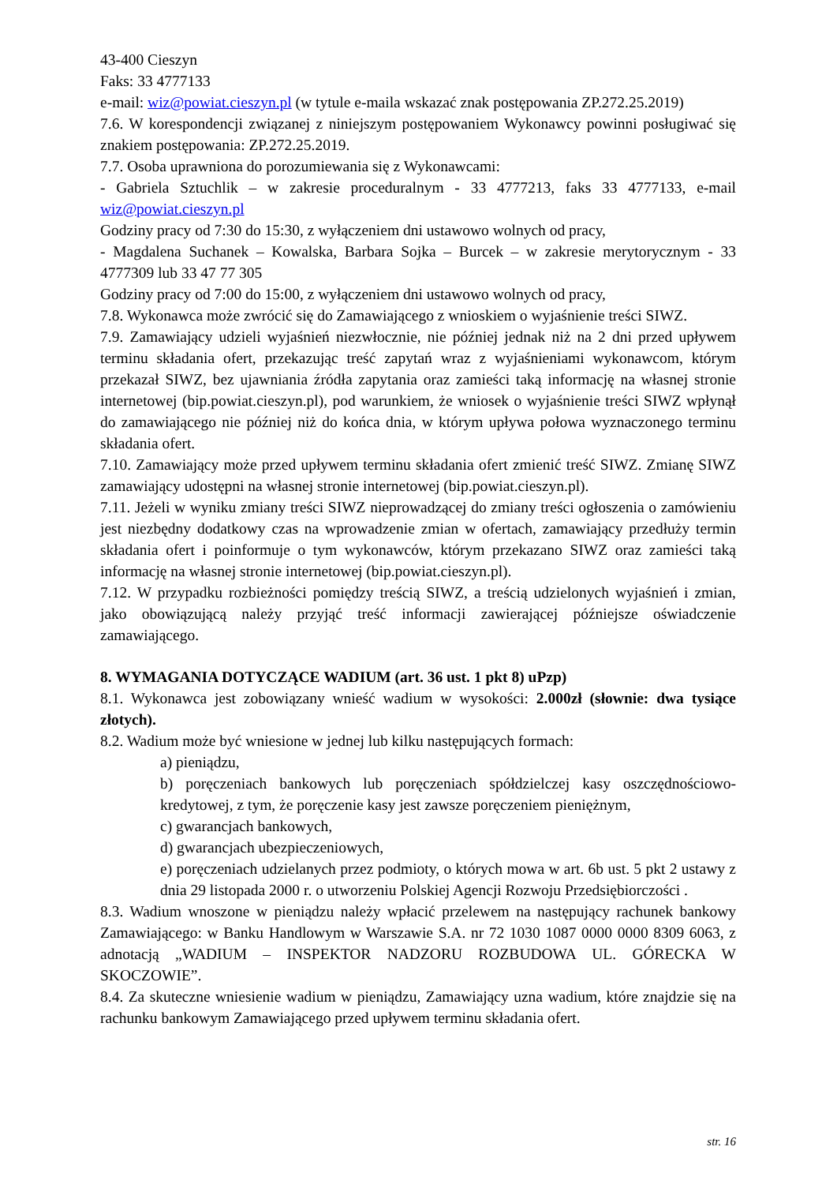43-400 Cieszyn
Faks: 33 4777133
e-mail: wiz@powiat.cieszyn.pl (w tytule e-maila wskazać znak postępowania ZP.272.25.2019)
7.6. W korespondencji związanej z niniejszym postępowaniem Wykonawcy powinni posługiwać się znakiem postępowania: ZP.272.25.2019.
7.7. Osoba uprawniona do porozumiewania się z Wykonawcami:
- Gabriela Sztuchlik – w zakresie proceduralnym - 33 4777213, faks 33 4777133, e-mail wiz@powiat.cieszyn.pl
Godziny pracy od 7:30 do 15:30, z wyłączeniem dni ustawowo wolnych od pracy,
- Magdalena Suchanek – Kowalska, Barbara Sojka – Burcek – w zakresie merytorycznym - 33 4777309 lub 33 47 77 305
Godziny pracy od 7:00 do 15:00, z wyłączeniem dni ustawowo wolnych od pracy,
7.8. Wykonawca może zwrócić się do Zamawiającego z wnioskiem o wyjaśnienie treści SIWZ.
7.9. Zamawiający udzieli wyjaśnień niezwłocznie, nie później jednak niż na 2 dni przed upływem terminu składania ofert, przekazując treść zapytań wraz z wyjaśnieniami wykonawcom, którym przekazał SIWZ, bez ujawniania źródła zapytania oraz zamieści taką informację na własnej stronie internetowej (bip.powiat.cieszyn.pl), pod warunkiem, że wniosek o wyjaśnienie treści SIWZ wpłynął do zamawiającego nie później niż do końca dnia, w którym upływa połowa wyznaczonego terminu składania ofert.
7.10. Zamawiający może przed upływem terminu składania ofert zmienić treść SIWZ. Zmianę SIWZ zamawiający udostępni na własnej stronie internetowej (bip.powiat.cieszyn.pl).
7.11. Jeżeli w wyniku zmiany treści SIWZ nieprowadzącej do zmiany treści ogłoszenia o zamówieniu jest niezbędny dodatkowy czas na wprowadzenie zmian w ofertach, zamawiający przedłuży termin składania ofert i poinformuje o tym wykonawców, którym przekazano SIWZ oraz zamieści taką informację na własnej stronie internetowej (bip.powiat.cieszyn.pl).
7.12. W przypadku rozbieżności pomiędzy treścią SIWZ, a treścią udzielonych wyjaśnień i zmian, jako obowiązującą należy przyjąć treść informacji zawierającej późniejsze oświadczenie zamawiającego.
8. WYMAGANIA DOTYCZĄCE WADIUM (art. 36 ust. 1 pkt 8) uPzp)
8.1. Wykonawca jest zobowiązany wnieść wadium w wysokości: 2.000zł (słownie: dwa tysiące złotych).
8.2. Wadium może być wniesione w jednej lub kilku następujących formach:
a) pieniądzu,
b) poręczeniach bankowych lub poręczeniach spółdzielczej kasy oszczędnościowo-kredytowej, z tym, że poręczenie kasy jest zawsze poręczeniem pieniężnym,
c) gwarancjach bankowych,
d) gwarancjach ubezpieczeniowych,
e) poręczeniach udzielanych przez podmioty, o których mowa w art. 6b ust. 5 pkt 2 ustawy z dnia 29 listopada 2000 r. o utworzeniu Polskiej Agencji Rozwoju Przedsiębiorczości .
8.3. Wadium wnoszone w pieniądzu należy wpłacić przelewem na następujący rachunek bankowy Zamawiającego: w Banku Handlowym w Warszawie S.A. nr 72 1030 1087 0000 0000 8309 6063, z adnotacją „WADIUM – INSPEKTOR NADZORU ROZBUDOWA UL. GÓRECKA W SKOCZOWIE”.
8.4. Za skuteczne wniesienie wadium w pieniądzu, Zamawiający uzna wadium, które znajdzie się na rachunku bankowym Zamawiającego przed upływem terminu składania ofert.
str. 16